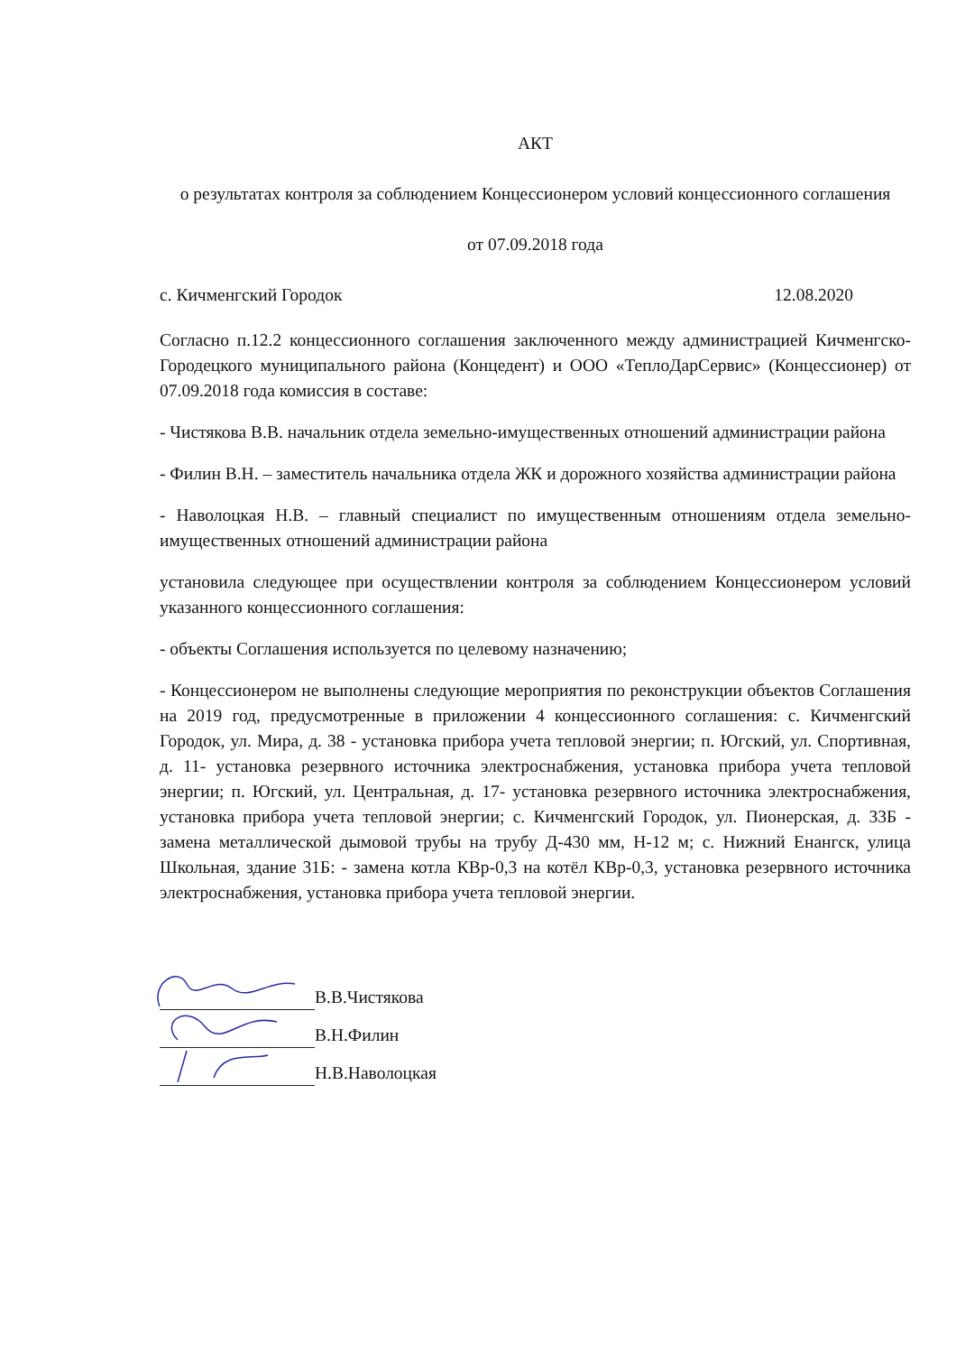АКТ
о результатах контроля за соблюдением Концессионером условий концессионного соглашения
от 07.09.2018 года
с. Кичменгский Городок 12.08.2020
Согласно п.12.2 концессионного соглашения заключенного между администрацией Кичменгско-Городецкого муниципального района (Концедент) и ООО «ТеплоДарСервис» (Концессионер) от 07.09.2018 года комиссия в составе:
- Чистякова В.В. начальник отдела земельно-имущественных отношений администрации района
- Филин В.Н. – заместитель начальника отдела ЖК и дорожного хозяйства администрации района
- Наволоцкая Н.В. – главный специалист по имущественным отношениям отдела земельно-имущественных отношений администрации района
установила следующее при осуществлении контроля за соблюдением Концессионером условий указанного концессионного соглашения:
- объекты Соглашения используется по целевому назначению;
- Концессионером не выполнены следующие мероприятия по реконструкции объектов Соглашения на 2019 год, предусмотренные в приложении 4 концессионного соглашения: с. Кичменгский Городок, ул. Мира, д. 38 - установка прибора учета тепловой энергии; п. Югский, ул. Спортивная, д. 11- установка резервного источника электроснабжения, установка прибора учета тепловой энергии; п. Югский, ул. Центральная, д. 17- установка резервного источника электроснабжения, установка прибора учета тепловой энергии; с. Кичменгский Городок, ул. Пионерская, д. 33Б - замена металлической дымовой трубы на трубу Д-430 мм, Н-12 м; с. Нижний Енангск, улица Школьная, здание 31Б: - замена котла КВр-0,3 на котёл КВр-0,3, установка резервного источника электроснабжения, установка прибора учета тепловой энергии.
В.В.Чистякова
В.Н.Филин
Н.В.Наволоцкая